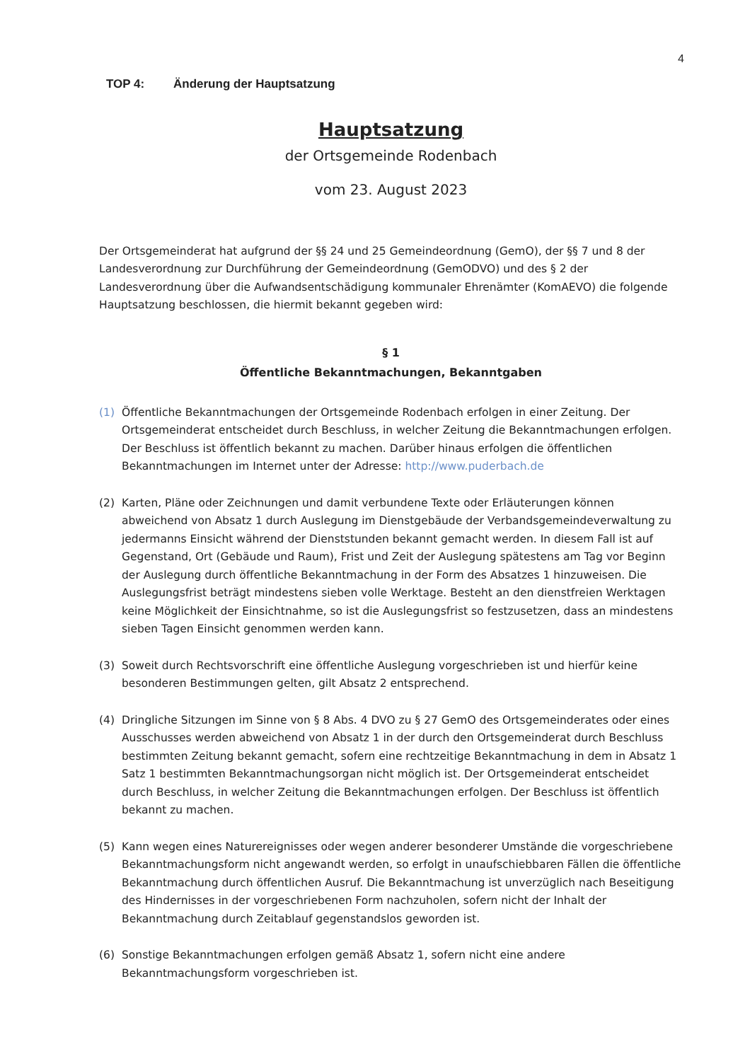4
TOP 4: Änderung der Hauptsatzung
Hauptsatzung
der Ortsgemeinde Rodenbach
vom 23. August 2023
Der Ortsgemeinderat hat aufgrund der §§ 24 und 25 Gemeindeordnung (GemO), der §§ 7 und 8 der Landesverordnung zur Durchführung der Gemeindeordnung (GemODVO) und des § 2 der Landesverordnung über die Aufwandsentschädigung kommunaler Ehrenämter (KomAEVO) die folgende Hauptsatzung beschlossen, die hiermit bekannt gegeben wird:
§ 1
Öffentliche Bekanntmachungen, Bekanntgaben
(1) Öffentliche Bekanntmachungen der Ortsgemeinde Rodenbach erfolgen in einer Zeitung. Der Ortsgemeinderat entscheidet durch Beschluss, in welcher Zeitung die Bekanntmachungen erfolgen. Der Beschluss ist öffentlich bekannt zu machen. Darüber hinaus erfolgen die öffentlichen Bekanntmachungen im Internet unter der Adresse: http://www.puderbach.de
(2) Karten, Pläne oder Zeichnungen und damit verbundene Texte oder Erläuterungen können abweichend von Absatz 1 durch Auslegung im Dienstgebäude der Verbandsgemeindeverwaltung zu jedermanns Einsicht während der Dienststunden bekannt gemacht werden. In diesem Fall ist auf Gegenstand, Ort (Gebäude und Raum), Frist und Zeit der Auslegung spätestens am Tag vor Beginn der Auslegung durch öffentliche Bekanntmachung in der Form des Absatzes 1 hinzuweisen. Die Auslegungsfrist beträgt mindestens sieben volle Werktage. Besteht an den dienstfreien Werktagen keine Möglichkeit der Einsichtnahme, so ist die Auslegungsfrist so festzusetzen, dass an mindestens sieben Tagen Einsicht genommen werden kann.
(3) Soweit durch Rechtsvorschrift eine öffentliche Auslegung vorgeschrieben ist und hierfür keine besonderen Bestimmungen gelten, gilt Absatz 2 entsprechend.
(4) Dringliche Sitzungen im Sinne von § 8 Abs. 4 DVO zu § 27 GemO des Ortsgemeinderates oder eines Ausschusses werden abweichend von Absatz 1 in der durch den Ortsgemeinderat durch Beschluss bestimmten Zeitung bekannt gemacht, sofern eine rechtzeitige Bekanntmachung in dem in Absatz 1 Satz 1 bestimmten Bekanntmachungsorgan nicht möglich ist. Der Ortsgemeinderat entscheidet durch Beschluss, in welcher Zeitung die Bekanntmachungen erfolgen. Der Beschluss ist öffentlich bekannt zu machen.
(5) Kann wegen eines Naturereignisses oder wegen anderer besonderer Umstände die vorgeschriebene Bekanntmachungsform nicht angewandt werden, so erfolgt in unaufschiebbaren Fällen die öffentliche Bekanntmachung durch öffentlichen Ausruf. Die Bekanntmachung ist unverzüglich nach Beseitigung des Hindernisses in der vorgeschriebenen Form nachzuholen, sofern nicht der Inhalt der Bekanntmachung durch Zeitablauf gegenstandslos geworden ist.
(6) Sonstige Bekanntmachungen erfolgen gemäß Absatz 1, sofern nicht eine andere Bekanntmachungsform vorgeschrieben ist.